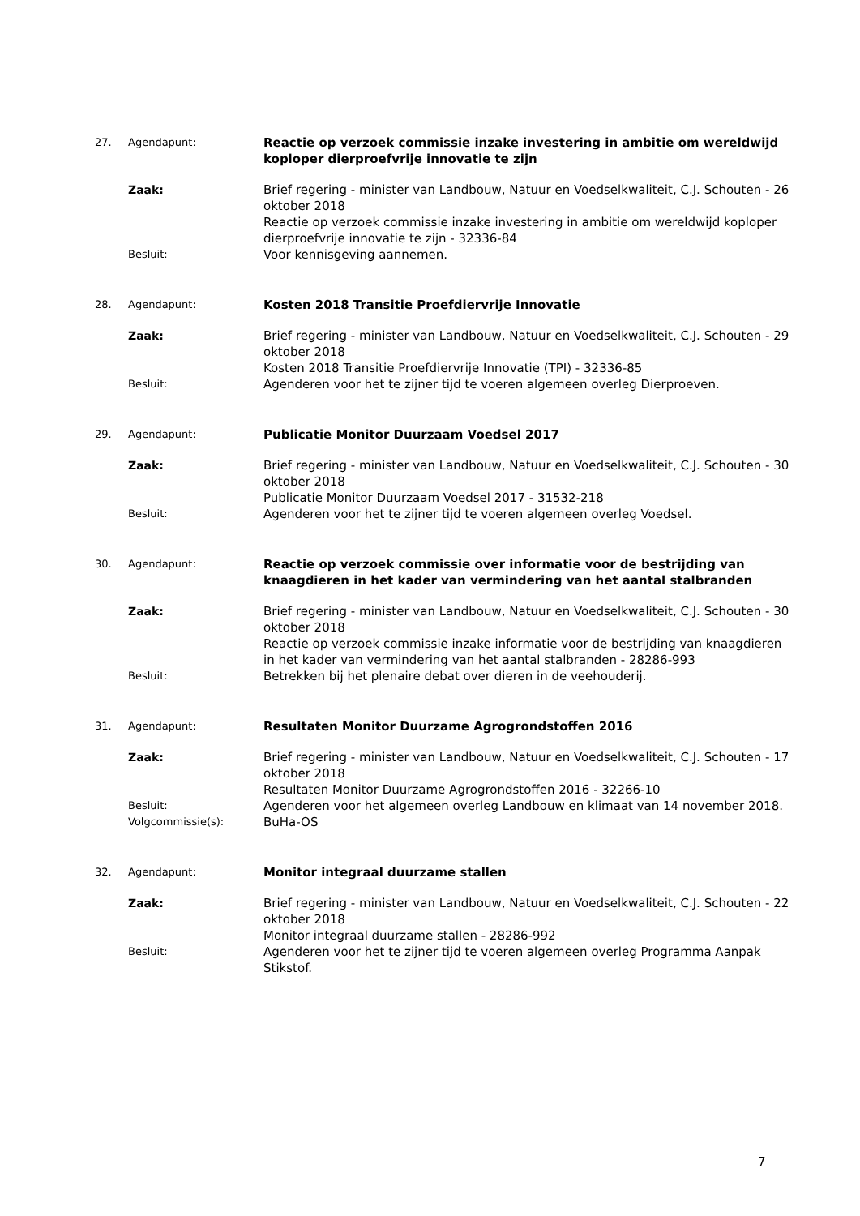27. Agendapunt:
Reactie op verzoek commissie inzake investering in ambitie om wereldwijd koploper dierproefvrije innovatie te zijn
Zaak: Brief regering - minister van Landbouw, Natuur en Voedselkwaliteit, C.J. Schouten - 26 oktober 2018
Reactie op verzoek commissie inzake investering in ambitie om wereldwijd koploper dierproefvrije innovatie te zijn - 32336-84
Besluit:
Voor kennisgeving aannemen.
28. Agendapunt:
Kosten 2018 Transitie Proefdiervrije Innovatie
Zaak: Brief regering - minister van Landbouw, Natuur en Voedselkwaliteit, C.J. Schouten - 29 oktober 2018
Kosten 2018 Transitie Proefdiervrije Innovatie (TPI) - 32336-85
Besluit:
Agenderen voor het te zijner tijd te voeren algemeen overleg Dierproeven.
29. Agendapunt:
Publicatie Monitor Duurzaam Voedsel 2017
Zaak: Brief regering - minister van Landbouw, Natuur en Voedselkwaliteit, C.J. Schouten - 30 oktober 2018
Publicatie Monitor Duurzaam Voedsel 2017 - 31532-218
Besluit:
Agenderen voor het te zijner tijd te voeren algemeen overleg Voedsel.
30. Agendapunt:
Reactie op verzoek commissie over informatie voor de bestrijding van knaagdieren in het kader van vermindering van het aantal stalbranden
Zaak: Brief regering - minister van Landbouw, Natuur en Voedselkwaliteit, C.J. Schouten - 30 oktober 2018
Reactie op verzoek commissie inzake informatie voor de bestrijding van knaagdieren in het kader van vermindering van het aantal stalbranden - 28286-993
Besluit:
Betrekken bij het plenaire debat over dieren in de veehouderij.
31. Agendapunt:
Resultaten Monitor Duurzame Agrogrondstoffen 2016
Zaak: Brief regering - minister van Landbouw, Natuur en Voedselkwaliteit, C.J. Schouten - 17 oktober 2018
Resultaten Monitor Duurzame Agrogrondstoffen 2016 - 32266-10
Besluit:
Agenderen voor het algemeen overleg Landbouw en klimaat van 14 november 2018.
Volgcommissie(s):
BuHa-OS
32. Agendapunt:
Monitor integraal duurzame stallen
Zaak: Brief regering - minister van Landbouw, Natuur en Voedselkwaliteit, C.J. Schouten - 22 oktober 2018
Monitor integraal duurzame stallen - 28286-992
Besluit:
Agenderen voor het te zijner tijd te voeren algemeen overleg Programma Aanpak Stikstof.
7